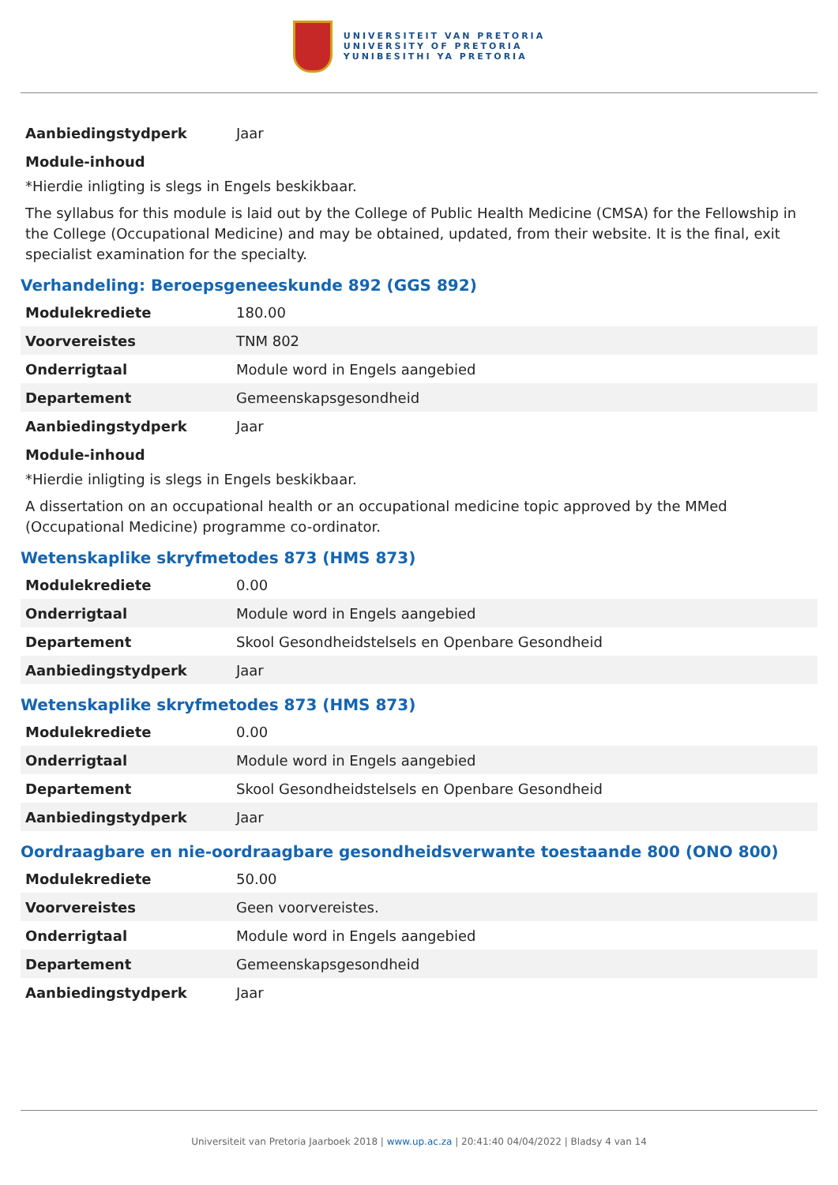UNIVERSITEIT VAN PRETORIA
UNIVERSITY OF PRETORIA
YUNIBESITHI YA PRETORIA
| Aanbiedingstydperk | Jaar |
Module-inhoud
*Hierdie inligting is slegs in Engels beskikbaar.
The syllabus for this module is laid out by the College of Public Health Medicine (CMSA) for the Fellowship in the College (Occupational Medicine) and may be obtained, updated, from their website. It is the final, exit specialist examination for the specialty.
Verhandeling: Beroepsgeneeskunde 892 (GGS 892)
| Modulekrediete | 180.00 |
| Voorvereistes | TNM 802 |
| Onderrigtaal | Module word in Engels aangebied |
| Departement | Gemeenskapsgesondheid |
| Aanbiedingstydperk | Jaar |
Module-inhoud
*Hierdie inligting is slegs in Engels beskikbaar.
A dissertation on an occupational health or an occupational medicine topic approved by the MMed (Occupational Medicine) programme co-ordinator.
Wetenskaplike skryfmetodes 873 (HMS 873)
| Modulekrediete | 0.00 |
| Onderrigtaal | Module word in Engels aangebied |
| Departement | Skool Gesondheidstelsels en Openbare Gesondheid |
| Aanbiedingstydperk | Jaar |
Wetenskaplike skryfmetodes 873 (HMS 873)
| Modulekrediete | 0.00 |
| Onderrigtaal | Module word in Engels aangebied |
| Departement | Skool Gesondheidstelsels en Openbare Gesondheid |
| Aanbiedingstydperk | Jaar |
Oordraagbare en nie-oordraagbare gesondheidsverwante toestaande 800 (ONO 800)
| Modulekrediete | 50.00 |
| Voorvereistes | Geen voorvereistes. |
| Onderrigtaal | Module word in Engels aangebied |
| Departement | Gemeenskapsgesondheid |
| Aanbiedingstydperk | Jaar |
Universiteit van Pretoria Jaarboek 2018 | www.up.ac.za | 20:41:40 04/04/2022 | Bladsy 4 van 14